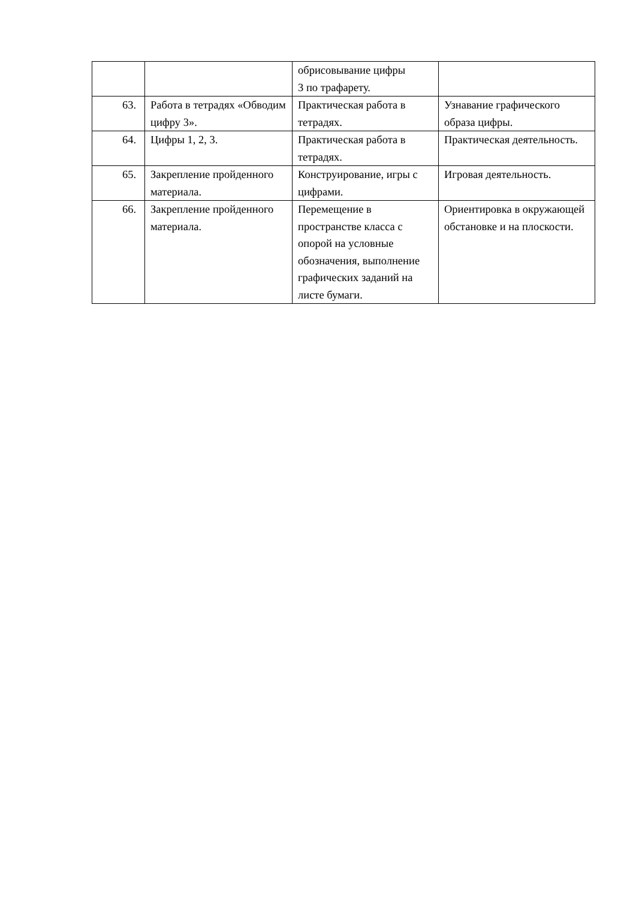| | | обрисовывание цифры 3 по трафарету. | |
| 63. | Работа в тетрадях «Обводим цифру 3». | Практическая работа в тетрадях. | Узнавание графического образа цифры. |
| 64. | Цифры 1, 2, 3. | Практическая работа в тетрадях. | Практическая деятельность. |
| 65. | Закрепление пройденного материала. | Конструирование, игры с цифрами. | Игровая деятельность. |
| 66. | Закрепление пройденного материала. | Перемещение в пространстве класса с опорой на условные обозначения, выполнение графических заданий на листе бумаги. | Ориентировка в окружающей обстановке и на плоскости. |